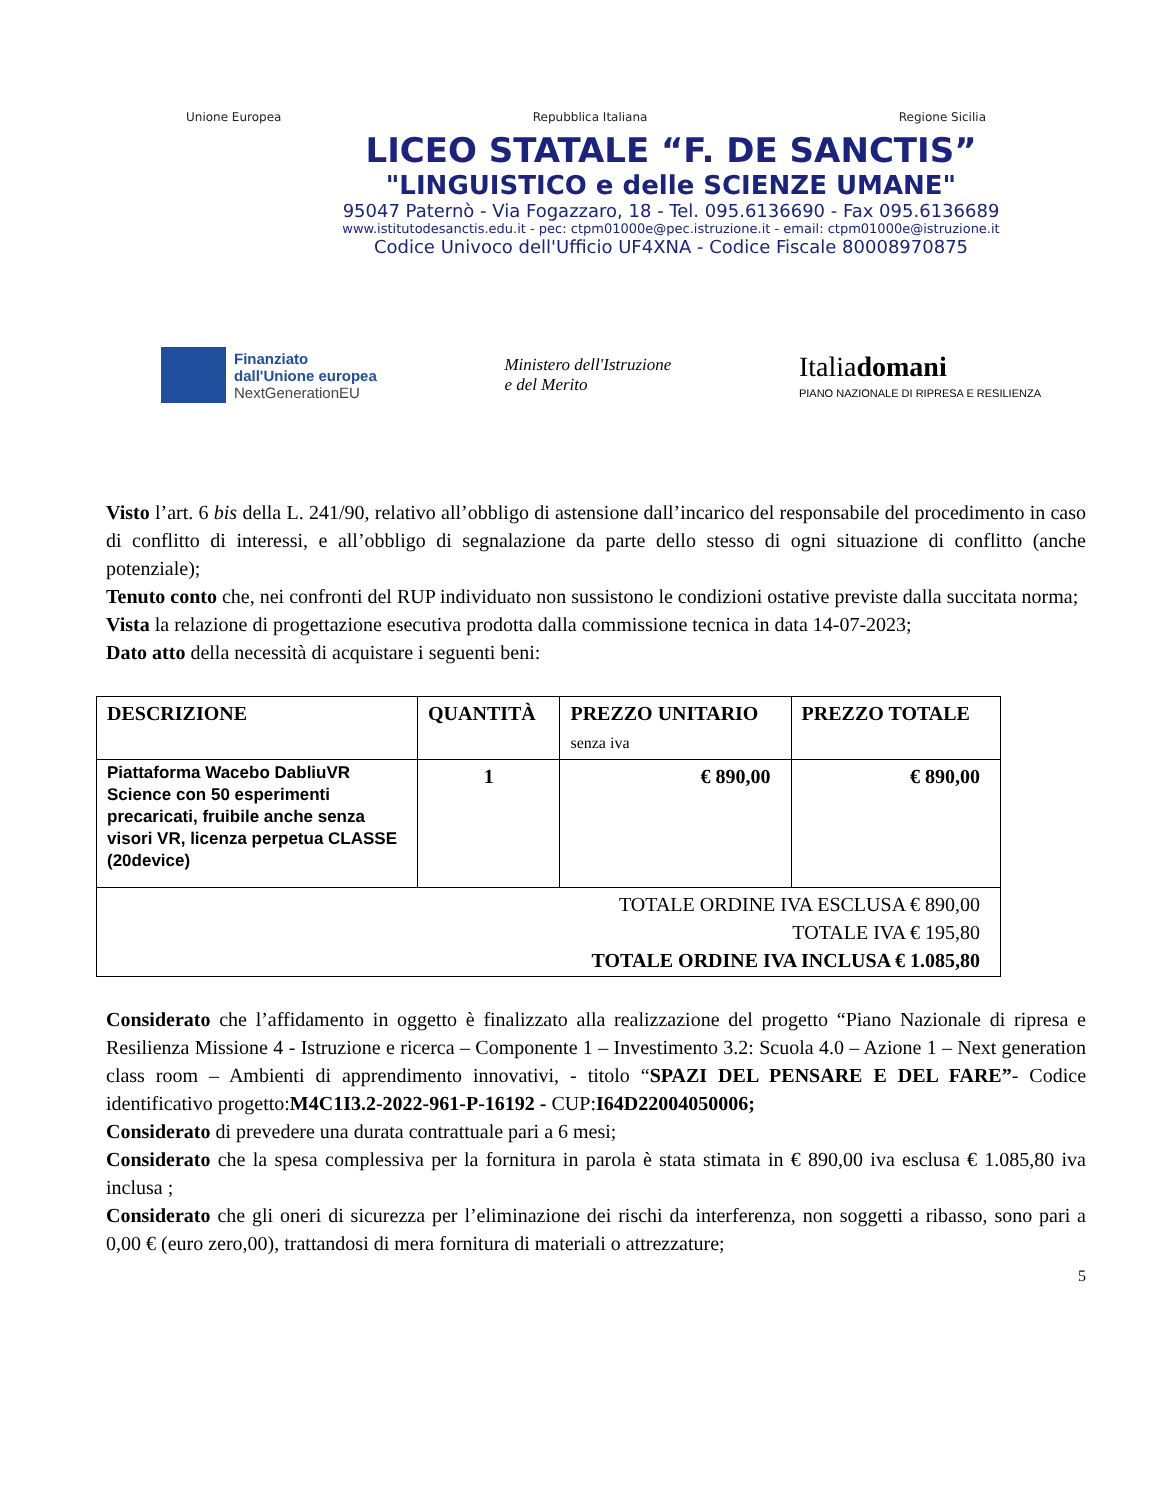Unione Europea Repubblica Italiana Regione Sicilia
LICEO STATALE “F. DE SANCTIS”
"LINGUISTICO e delle SCIENZE UMANE"
95047 Paternò - Via Fogazzaro, 18 - Tel. 095.6136690 - Fax 095.6136689
www.istitutodesanctis.edu.it - pec: ctpm01000e@pec.istruzione.it - email: ctpm01000e@istruzione.it
Codice Univoco dell'Ufficio UF4XNA - Codice Fiscale 80008970875
Finanziato
dall'Unione europea
NextGenerationEU
Ministero dell'Istruzione
e del Merito
Italiadomani
PIANO NAZIONALE DI RIPRESA E RESILIENZA
Visto l’art. 6 bis della L. 241/90, relativo all’obbligo di astensione dall’incarico del responsabile del procedimento in caso di conflitto di interessi, e all’obbligo di segnalazione da parte dello stesso di ogni situazione di conflitto (anche potenziale);
Tenuto conto che, nei confronti del RUP individuato non sussistono le condizioni ostative previste dalla succitata norma;
Vista la relazione di progettazione esecutiva prodotta dalla commissione tecnica in data 14-07-2023;
Dato atto della necessità di acquistare i seguenti beni:
| DESCRIZIONE | QUANTITÀ | PREZZO UNITARIO senza iva | PREZZO TOTALE |
| --- | --- | --- | --- |
| Piattaforma Wacebo DabliuVR Science con 50 esperimenti precaricati, fruibile anche senza visori VR, licenza perpetua CLASSE (20device) | 1 | € 890,00 | € 890,00 |
| TOTALE ORDINE IVA ESCLUSA € 890,00 TOTALE IVA € 195,80 TOTALE ORDINE IVA INCLUSA € 1.085,80 | | | |
Considerato che l’affidamento in oggetto è finalizzato alla realizzazione del progetto “Piano Nazionale di ripresa e Resilienza Missione 4 - Istruzione e ricerca – Componente 1 – Investimento 3.2: Scuola 4.0 – Azione 1 – Next generation class room – Ambienti di apprendimento innovativi, - titolo “SPAZI DEL PENSARE E DEL FARE”- Codice identificativo progetto:M4C1I3.2-2022-961-P-16192 - CUP:I64D22004050006;
Considerato di prevedere una durata contrattuale pari a 6 mesi;
Considerato che la spesa complessiva per la fornitura in parola è stata stimata in € 890,00 iva esclusa € 1.085,80 iva inclusa ;
Considerato che gli oneri di sicurezza per l’eliminazione dei rischi da interferenza, non soggetti a ribasso, sono pari a 0,00 € (euro zero,00), trattandosi di mera fornitura di materiali o attrezzature;
5